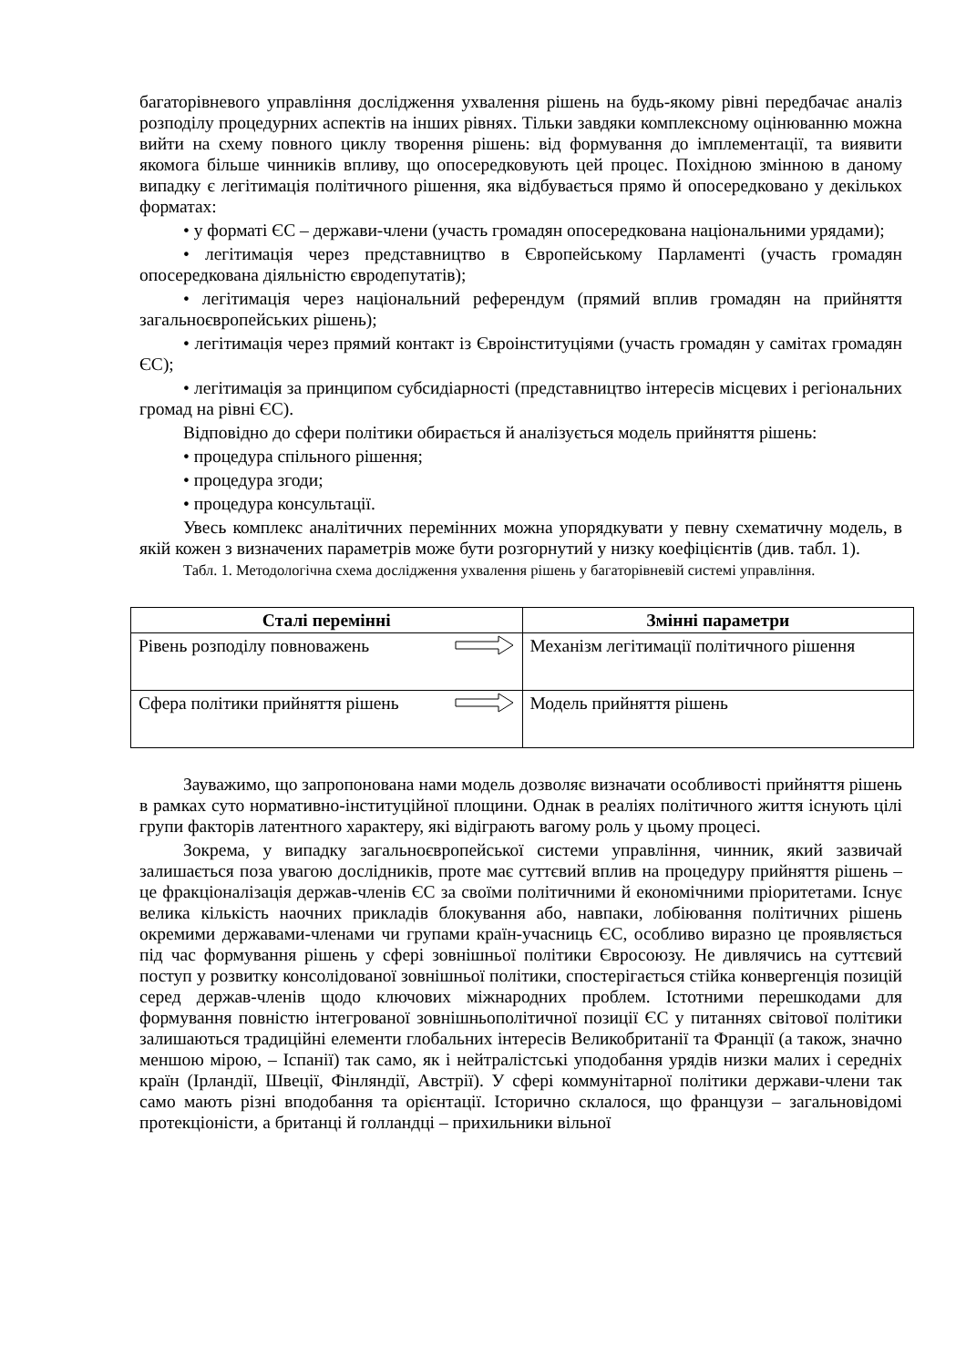багаторівневого управління дослідження ухвалення рішень на будь-якому рівні передбачає аналіз розподілу процедурних аспектів на інших рівнях. Тільки завдяки комплексному оцінюванню можна вийти на схему повного циклу творення рішень: від формування до імплементації, та виявити якомога більше чинників впливу, що опосередковують цей процес. Похідною змінною в даному випадку є легітимація політичного рішення, яка відбувається прямо й опосередковано у декількох форматах:
• у форматі ЄС – держави-члени (участь громадян опосередкована національними урядами);
• легітимація через представництво в Європейському Парламенті (участь громадян опосередкована діяльністю євродепутатів);
• легітимація через національний референдум (прямий вплив громадян на прийняття загальноєвропейських рішень);
• легітимація через прямий контакт із Євроінституціями (участь громадян у самітах громадян ЄС);
• легітимація за принципом субсидіарності (представництво інтересів місцевих і регіональних громад на рівні ЄС).
Відповідно до сфери політики обирається й аналізується модель прийняття рішень:
• процедура спільного рішення;
• процедура згоди;
• процедура консультації.
Увесь комплекс аналітичних перемінних можна упорядкувати у певну схематичну модель, в якій кожен з визначених параметрів може бути розгорнутий у низку коефіцієнтів (див. табл. 1).
Табл. 1. Методологічна схема дослідження ухвалення рішень у багаторівневій системі управління.
| Сталі перемінні | Змінні параметри |
| --- | --- |
| Рівень розподілу повноважень | Механізм легітимації політичного рішення |
| Сфера політики прийняття рішень | Модель прийняття рішень |
Зауважимо, що запропонована нами модель дозволяє визначати особливості прийняття рішень в рамках суто нормативно-інституційної площини. Однак в реаліях політичного життя існують цілі групи факторів латентного характеру, які відіграють вагому роль у цьому процесі.
Зокрема, у випадку загальноєвропейської системи управління, чинник, який зазвичай залишається поза увагою дослідників, проте має суттєвий вплив на процедуру прийняття рішень – це фракціоналізація держав-членів ЄС за своїми політичними й економічними пріоритетами. Існує велика кількість наочних прикладів блокування або, навпаки, лобіювання політичних рішень окремими державами-членами чи групами країн-учасниць ЄС, особливо виразно це проявляється під час формування рішень у сфері зовнішньої політики Євросоюзу. Не дивлячись на суттєвий поступ у розвитку консолідованої зовнішньої політики, спостерігається стійка конвергенція позицій серед держав-членів щодо ключових міжнародних проблем. Істотними перешкодами для формування повністю інтегрованої зовнішньополітичної позиції ЄС у питаннях світової політики залишаються традиційні елементи глобальних інтересів Великобританії та Франції (а також, значно меншою мірою, – Іспанії) так само, як і нейтралістські уподобання урядів низки малих і середніх країн (Ірландії, Швеції, Фінляндії, Австрії). У сфері коммунітарної політики держави-члени так само мають різні вподобання та орієнтації. Історично склалося, що французи – загальновідомі протекціоністи, а британці й голландці – прихильники вільної